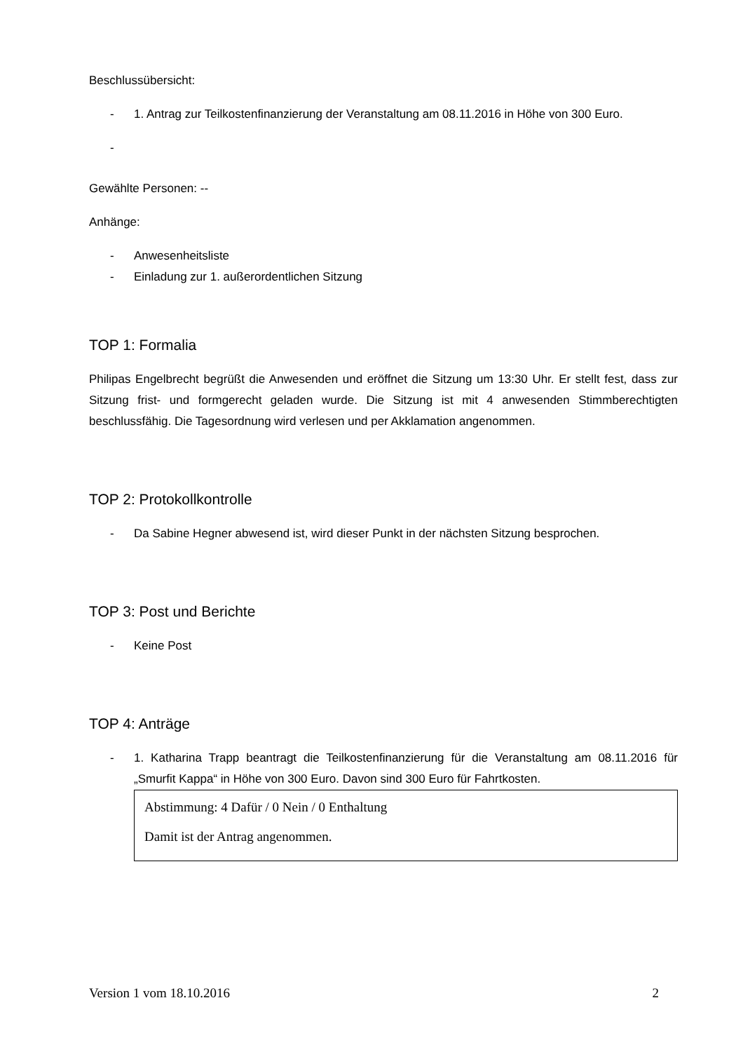Beschlussübersicht:
- 1. Antrag zur Teilkostenfinanzierung der Veranstaltung am 08.11.2016 in Höhe von 300 Euro.
-
Gewählte Personen: --
Anhänge:
- Anwesenheitsliste
- Einladung zur 1. außerordentlichen Sitzung
TOP 1: Formalia
Philipas Engelbrecht begrüßt die Anwesenden und eröffnet die Sitzung um 13:30 Uhr. Er stellt fest, dass zur Sitzung frist- und formgerecht geladen wurde. Die Sitzung ist mit 4 anwesenden Stimmberechtigten beschlussfähig. Die Tagesordnung wird verlesen und per Akklamation angenommen.
TOP 2: Protokollkontrolle
- Da Sabine Hegner abwesend ist, wird dieser Punkt in der nächsten Sitzung besprochen.
TOP 3: Post und Berichte
- Keine Post
TOP 4: Anträge
- 1. Katharina Trapp beantragt die Teilkostenfinanzierung für die Veranstaltung am 08.11.2016 für „Smurfit Kappa“ in Höhe von 300 Euro. Davon sind 300 Euro für Fahrtkosten.
Abstimmung: 4 Dafür / 0 Nein / 0 Enthaltung
Damit ist der Antrag angenommen.
Version 1 vom 18.10.2016 2